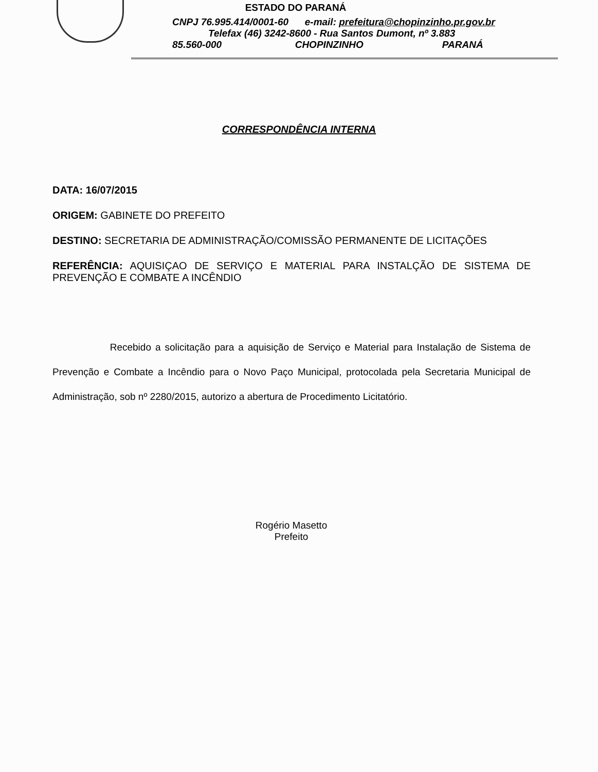ESTADO DO PARANÁ
CNPJ 76.995.414/0001-60 e-mail: prefeitura@chopinzinho.pr.gov.br
Telefax (46) 3242-8600 - Rua Santos Dumont, nº 3.883
85.560-000 CHOPINZINHO PARANÁ
CORRESPONDÊNCIA INTERNA
DATA: 16/07/2015
ORIGEM: GABINETE DO PREFEITO
DESTINO: SECRETARIA DE ADMINISTRAÇÃO/COMISSÃO PERMANENTE DE LICITAÇÕES
REFERÊNCIA: AQUISIÇAO DE SERVIÇO E MATERIAL PARA INSTALÇÃO DE SISTEMA DE PREVENÇÃO E COMBATE A INCÊNDIO
Recebido a solicitação para a aquisição de Serviço e Material para Instalação de Sistema de Prevenção e Combate a Incêndio para o Novo Paço Municipal, protocolada pela Secretaria Municipal de Administração, sob nº 2280/2015, autorizo a abertura de Procedimento Licitatório.
Rogério Masetto
Prefeito